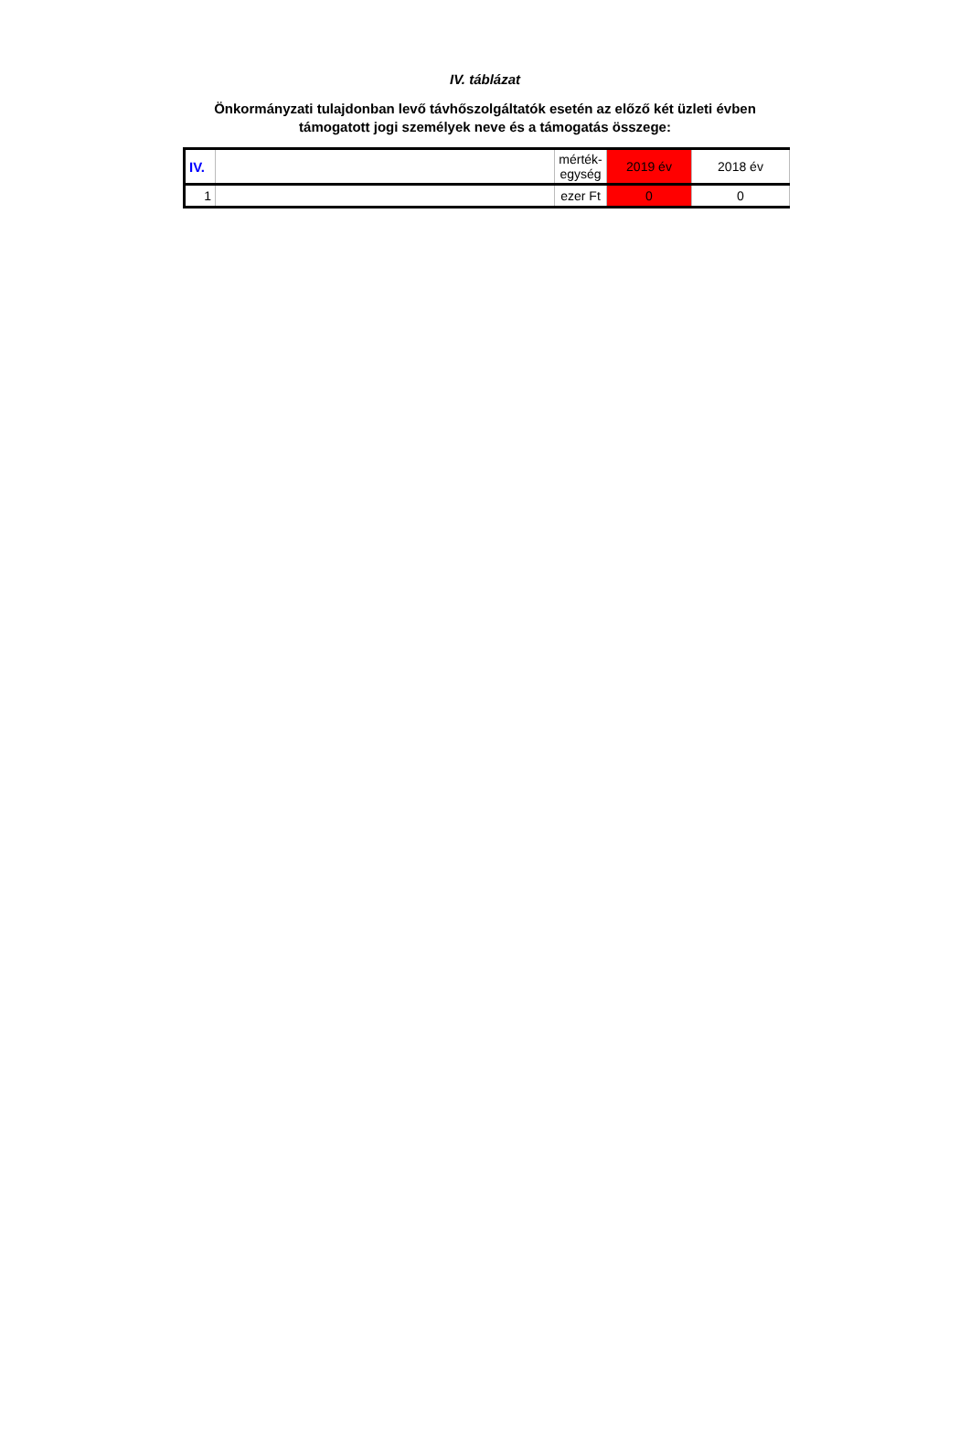IV. táblázat
Önkormányzati tulajdonban levő távhőszolgáltatók esetén az előző két üzleti évben
támogatott jogi személyek neve és a támogatás összege:
| IV. | | mérték- egység | 2019 év | 2018 év |
| 1 | | ezer Ft | 0 | 0 |